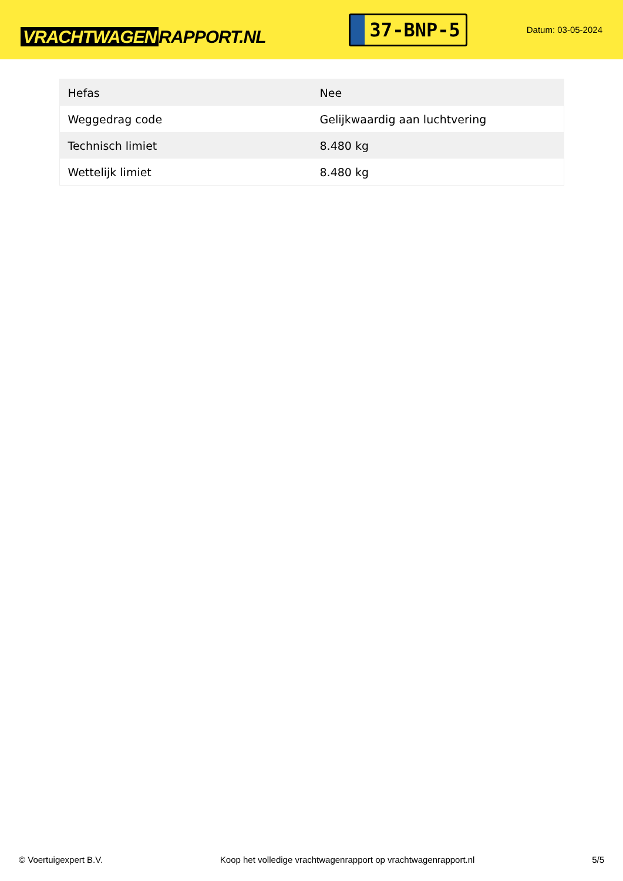VRACHTWAGEN RAPPORT.NL
37-BNP-5
Datum: 03-05-2024
| Hefas | Nee |
| Weggedrag code | Gelijkwaardig aan luchtvering |
| Technisch limiet | 8.480 kg |
| Wettelijk limiet | 8.480 kg |
© Voertuigexpert B.V. Koop het volledige vrachtwagenrapport op vrachtwagenrapport.nl 5/5